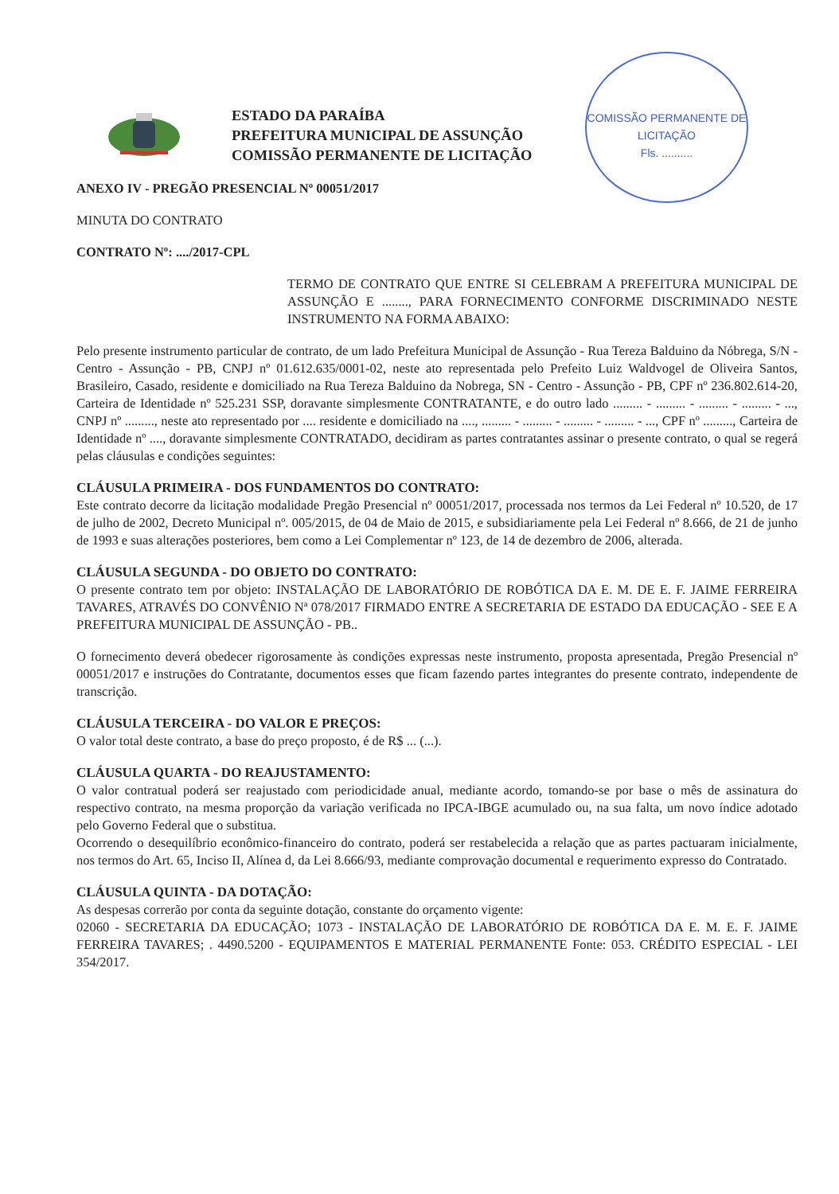COMISSÃO PERMANENTE DE LICITAÇÃO
Fls. ..........
ESTADO DA PARAÍBA
PREFEITURA MUNICIPAL DE ASSUNÇÃO
COMISSÃO PERMANENTE DE LICITAÇÃO
ANEXO IV - PREGÃO PRESENCIAL Nº 00051/2017
MINUTA DO CONTRATO
CONTRATO Nº: ..../2017-CPL
TERMO DE CONTRATO QUE ENTRE SI CELEBRAM A PREFEITURA MUNICIPAL DE ASSUNÇÃO E ........, PARA FORNECIMENTO CONFORME DISCRIMINADO NESTE INSTRUMENTO NA FORMA ABAIXO:
Pelo presente instrumento particular de contrato, de um lado Prefeitura Municipal de Assunção - Rua Tereza Balduino da Nóbrega, S/N - Centro - Assunção - PB, CNPJ nº 01.612.635/0001-02, neste ato representada pelo Prefeito Luiz Waldvogel de Oliveira Santos, Brasileiro, Casado, residente e domiciliado na Rua Tereza Balduino da Nobrega, SN - Centro - Assunção - PB, CPF nº 236.802.614-20, Carteira de Identidade nº 525.231 SSP, doravante simplesmente CONTRATANTE, e do outro lado ......... - ......... - ......... - ......... - ..., CNPJ nº ........., neste ato representado por .... residente e domiciliado na ...., ......... - ......... - ......... - ......... - ..., CPF nº ........., Carteira de Identidade nº ...., doravante simplesmente CONTRATADO, decidiram as partes contratantes assinar o presente contrato, o qual se regerá pelas cláusulas e condições seguintes:
CLÁUSULA PRIMEIRA - DOS FUNDAMENTOS DO CONTRATO:
Este contrato decorre da licitação modalidade Pregão Presencial nº 00051/2017, processada nos termos da Lei Federal nº 10.520, de 17 de julho de 2002, Decreto Municipal nº. 005/2015, de 04 de Maio de 2015, e subsidiariamente pela Lei Federal nº 8.666, de 21 de junho de 1993 e suas alterações posteriores, bem como a Lei Complementar nº 123, de 14 de dezembro de 2006, alterada.
CLÁUSULA SEGUNDA - DO OBJETO DO CONTRATO:
O presente contrato tem por objeto: INSTALAÇÃO DE LABORATÓRIO DE ROBÓTICA DA E. M. DE E. F. JAIME FERREIRA TAVARES, ATRAVÉS DO CONVÊNIO Nª 078/2017 FIRMADO ENTRE A SECRETARIA DE ESTADO DA EDUCAÇÃO - SEE E A PREFEITURA MUNICIPAL DE ASSUNÇÃO - PB..
O fornecimento deverá obedecer rigorosamente às condições expressas neste instrumento, proposta apresentada, Pregão Presencial nº 00051/2017 e instruções do Contratante, documentos esses que ficam fazendo partes integrantes do presente contrato, independente de transcrição.
CLÁUSULA TERCEIRA - DO VALOR E PREÇOS:
O valor total deste contrato, a base do preço proposto, é de R$ ... (...).
CLÁUSULA QUARTA - DO REAJUSTAMENTO:
O valor contratual poderá ser reajustado com periodicidade anual, mediante acordo, tomando-se por base o mês de assinatura do respectivo contrato, na mesma proporção da variação verificada no IPCA-IBGE acumulado ou, na sua falta, um novo índice adotado pelo Governo Federal que o substitua.
Ocorrendo o desequilíbrio econômico-financeiro do contrato, poderá ser restabelecida a relação que as partes pactuaram inicialmente, nos termos do Art. 65, Inciso II, Alínea d, da Lei 8.666/93, mediante comprovação documental e requerimento expresso do Contratado.
CLÁUSULA QUINTA - DA DOTAÇÃO:
As despesas correrão por conta da seguinte dotação, constante do orçamento vigente:
02060 - SECRETARIA DA EDUCAÇÃO; 1073 - INSTALAÇÃO DE LABORATÓRIO DE ROBÓTICA DA E. M. E. F. JAIME FERREIRA TAVARES; . 4490.5200 - EQUIPAMENTOS E MATERIAL PERMANENTE Fonte: 053. CRÉDITO ESPECIAL - LEI 354/2017.